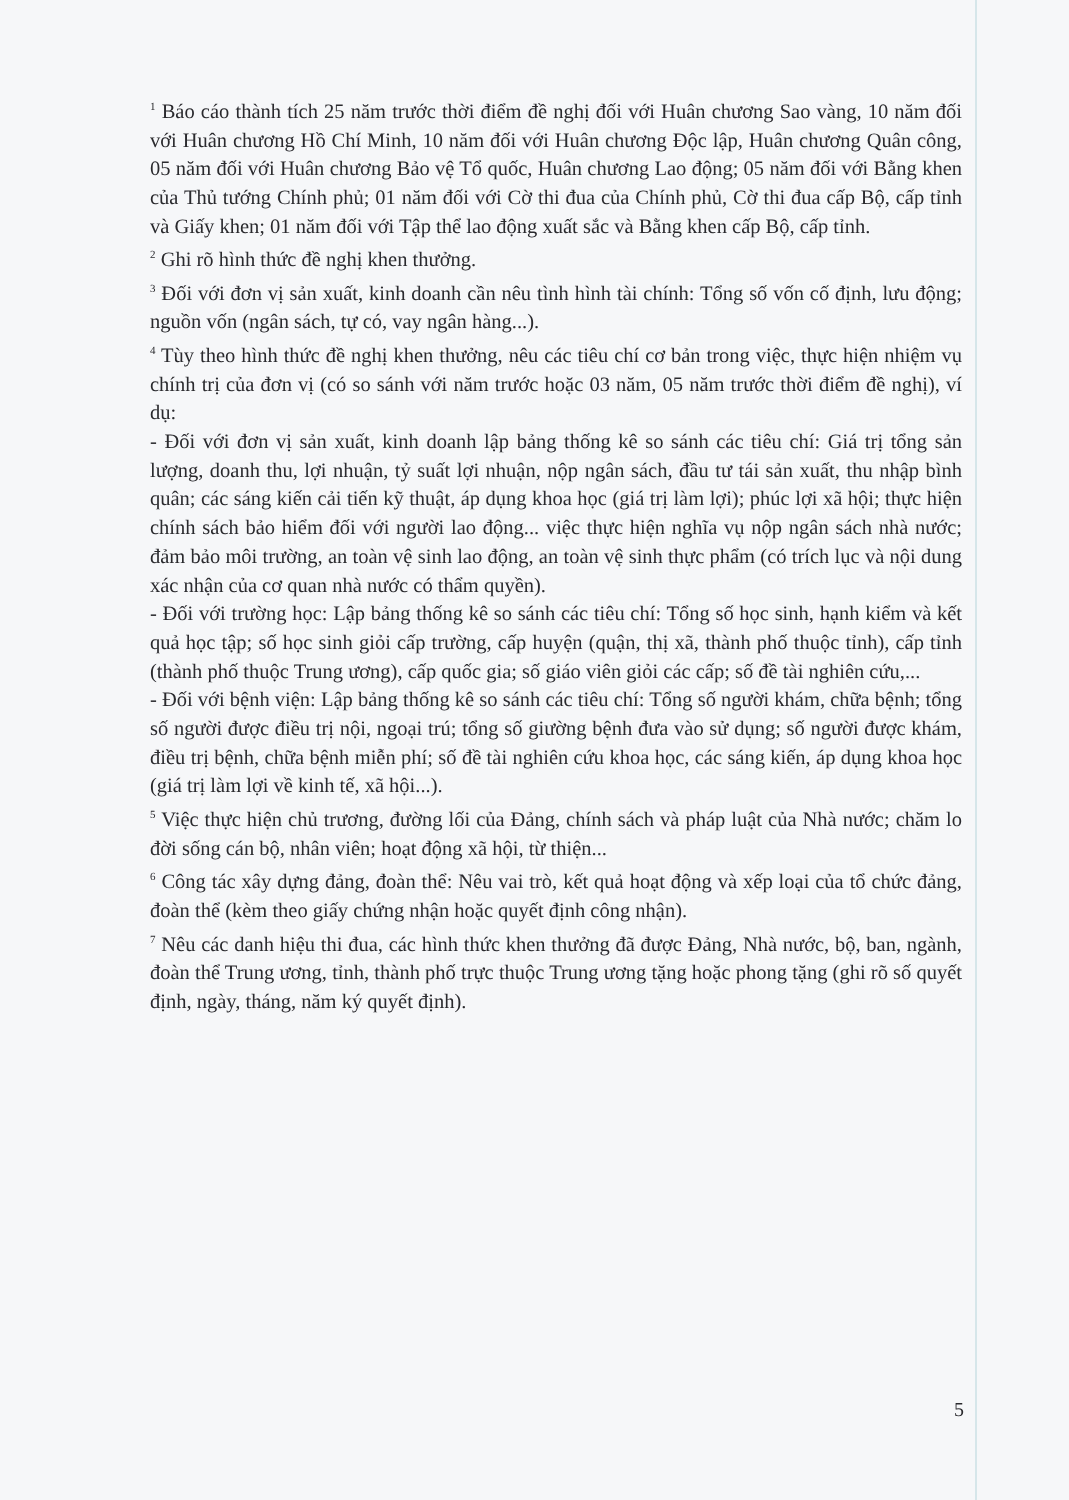<sup>1</sup> Báo cáo thành tích 25 năm trước thời điểm đề nghị đối với Huân chương Sao vàng, 10 năm đối với Huân chương Hồ Chí Minh, 10 năm đối với Huân chương Độc lập, Huân chương Quân công, 05 năm đối với Huân chương Bảo vệ Tổ quốc, Huân chương Lao động; 05 năm đối với Bằng khen của Thủ tướng Chính phủ; 01 năm đối với Cờ thi đua của Chính phủ, Cờ thi đua cấp Bộ, cấp tỉnh và Giấy khen; 01 năm đối với Tập thể lao động xuất sắc và Bằng khen cấp Bộ, cấp tỉnh.
<sup>2</sup> Ghi rõ hình thức đề nghị khen thưởng.
<sup>3</sup> Đối với đơn vị sản xuất, kinh doanh cần nêu tình hình tài chính: Tổng số vốn cố định, lưu động; nguồn vốn (ngân sách, tự có, vay ngân hàng...).
<sup>4</sup> Tùy theo hình thức đề nghị khen thưởng, nêu các tiêu chí cơ bản trong việc, thực hiện nhiệm vụ chính trị của đơn vị (có so sánh với năm trước hoặc 03 năm, 05 năm trước thời điểm đề nghị), ví dụ:
- Đối với đơn vị sản xuất, kinh doanh lập bảng thống kê so sánh các tiêu chí: Giá trị tổng sản lượng, doanh thu, lợi nhuận, tỷ suất lợi nhuận, nộp ngân sách, đầu tư tái sản xuất, thu nhập bình quân; các sáng kiến cải tiến kỹ thuật, áp dụng khoa học (giá trị làm lợi); phúc lợi xã hội; thực hiện chính sách bảo hiểm đối với người lao động... việc thực hiện nghĩa vụ nộp ngân sách nhà nước; đảm bảo môi trường, an toàn vệ sinh lao động, an toàn vệ sinh thực phẩm (có trích lục và nội dung xác nhận của cơ quan nhà nước có thẩm quyền).
- Đối với trường học: Lập bảng thống kê so sánh các tiêu chí: Tổng số học sinh, hạnh kiểm và kết quả học tập; số học sinh giỏi cấp trường, cấp huyện (quận, thị xã, thành phố thuộc tỉnh), cấp tỉnh (thành phố thuộc Trung ương), cấp quốc gia; số giáo viên giỏi các cấp; số đề tài nghiên cứu,...
- Đối với bệnh viện: Lập bảng thống kê so sánh các tiêu chí: Tổng số người khám, chữa bệnh; tổng số người được điều trị nội, ngoại trú; tổng số giường bệnh đưa vào sử dụng; số người được khám, điều trị bệnh, chữa bệnh miễn phí; số đề tài nghiên cứu khoa học, các sáng kiến, áp dụng khoa học (giá trị làm lợi về kinh tế, xã hội...).
<sup>5</sup> Việc thực hiện chủ trương, đường lối của Đảng, chính sách và pháp luật của Nhà nước; chăm lo đời sống cán bộ, nhân viên; hoạt động xã hội, từ thiện...
<sup>6</sup> Công tác xây dựng đảng, đoàn thể: Nêu vai trò, kết quả hoạt động và xếp loại của tổ chức đảng, đoàn thể (kèm theo giấy chứng nhận hoặc quyết định công nhận).
<sup>7</sup> Nêu các danh hiệu thi đua, các hình thức khen thưởng đã được Đảng, Nhà nước, bộ, ban, ngành, đoàn thể Trung ương, tỉnh, thành phố trực thuộc Trung ương tặng hoặc phong tặng (ghi rõ số quyết định, ngày, tháng, năm ký quyết định).
5